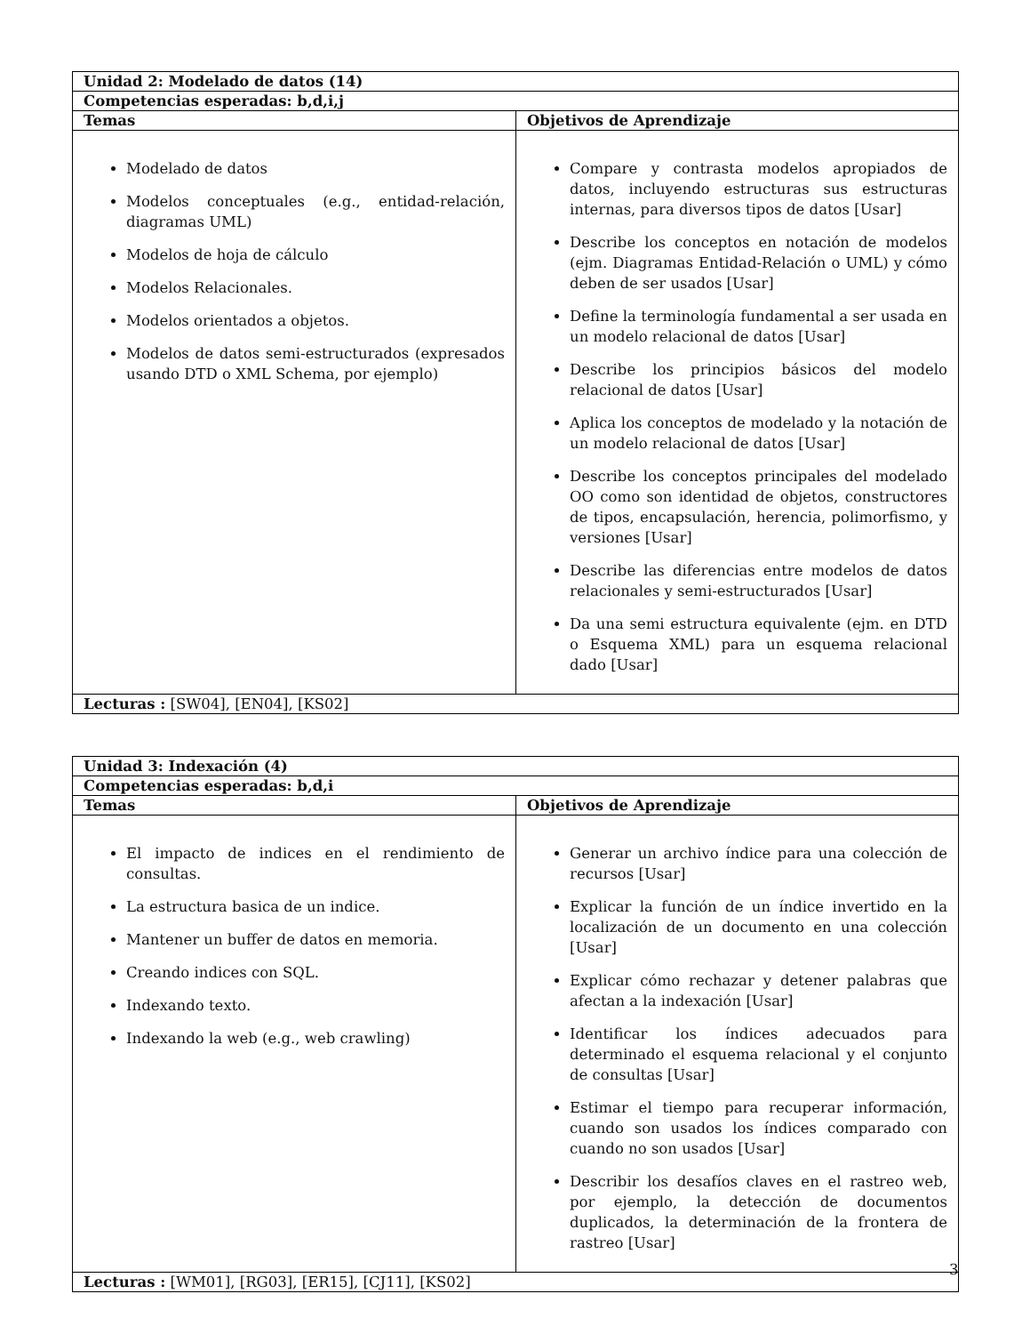| Unidad 2: Modelado de datos (14) | |
| --- | --- |
| Competencias esperadas: b,d,i,j | |
| Temas | Objetivos de Aprendizaje |
| Modelado de datos Modelos conceptuales (e.g., entidad-relación, diagramas UML) Modelos de hoja de cálculo Modelos Relacionales. Modelos orientados a objetos. Modelos de datos semi-estructurados (expresados usando DTD o XML Schema, por ejemplo) | Compare y contrasta modelos apropiados de datos, incluyendo estructuras sus estructuras internas, para diversos tipos de datos [Usar] Describe los conceptos en notación de modelos (ejm. Diagramas Entidad-Relación o UML) y cómo deben de ser usados [Usar] Define la terminología fundamental a ser usada en un modelo relacional de datos [Usar] Describe los principios básicos del modelo relacional de datos [Usar] Aplica los conceptos de modelado y la notación de un modelo relacional de datos [Usar] Describe los conceptos principales del modelado OO como son identidad de objetos, constructores de tipos, encapsulación, herencia, polimorfismo, y versiones [Usar] Describe las diferencias entre modelos de datos relacionales y semi-estructurados [Usar] Da una semi estructura equivalente (ejm. en DTD o Esquema XML) para un esquema relacional dado [Usar] |
| Lecturas : [SW04], [EN04], [KS02] | |
| Unidad 3: Indexación (4) | |
| --- | --- |
| Competencias esperadas: b,d,i | |
| Temas | Objetivos de Aprendizaje |
| El impacto de indices en el rendimiento de consultas. La estructura basica de un indice. Mantener un buffer de datos en memoria. Creando indices con SQL. Indexando texto. Indexando la web (e.g., web crawling) | Generar un archivo índice para una colección de recursos [Usar] Explicar la función de un índice invertido en la localización de un documento en una colección [Usar] Explicar cómo rechazar y detener palabras que afectan a la indexación [Usar] Identificar los índices adecuados para determinado el esquema relacional y el conjunto de consultas [Usar] Estimar el tiempo para recuperar información, cuando son usados los índices comparado con cuando no son usados [Usar] Describir los desafíos claves en el rastreo web, por ejemplo, la detección de documentos duplicados, la determinación de la frontera de rastreo [Usar] |
| Lecturas : [WM01], [RG03], [ER15], [CJ11], [KS02] | |
3